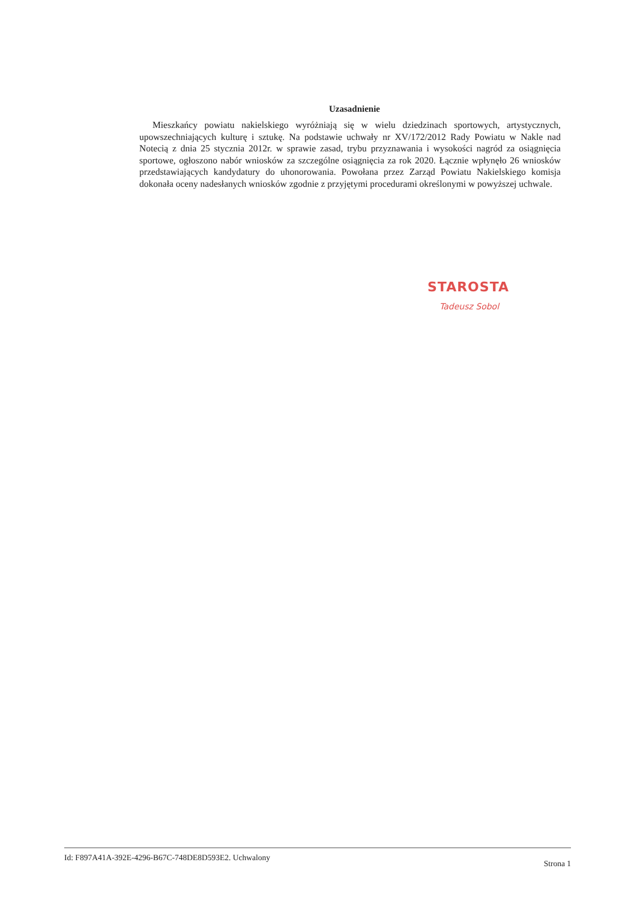Uzasadnienie
Mieszkańcy powiatu nakielskiego wyróżniają się w wielu dziedzinach sportowych, artystycznych, upowszechniających kulturę i sztukę. Na podstawie uchwały nr XV/172/2012 Rady Powiatu w Nakle nad Notecią z dnia 25 stycznia 2012r. w sprawie zasad, trybu przyznawania i wysokości nagród za osiągnięcia sportowe, ogłoszono nabór wniosków za szczególne osiągnięcia za rok 2020. Łącznie wpłynęło 26 wniosków przedstawiających kandydatury do uhonorowania. Powołana przez Zarząd Powiatu Nakielskiego komisja dokonała oceny nadesłanych wniosków zgodnie z przyjętymi procedurami określonymi w powyższej uchwale.
STAROSTA
Tadeusz Sobol
Id: F897A41A-392E-4296-B67C-748DE8D593E2. Uchwalony Strona 1